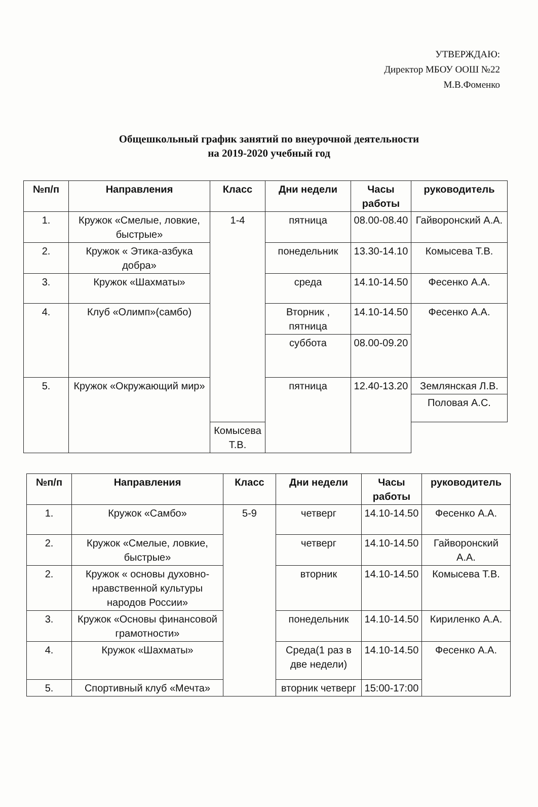УТВЕРЖДАЮ:
Директор МБОУ ООШ №22
М.В.Фоменко
Общешкольный график занятий по внеурочной деятельности
на 2019-2020 учебный год
| №п/п | Направления | Класс | Дни недели | Часы работы | руководитель |
| --- | --- | --- | --- | --- | --- |
| 1. | Кружок «Смелые, ловкие, быстрые» | 1-4 | пятница | 08.00-08.40 | Гайворонский А.А. |
| 2. | Кружок « Этика-азбука добра» | | понедельник | 13.30-14.10 | Комысева Т.В. |
| 3. | Кружок «Шахматы» | | среда | 14.10-14.50 | Фесенко А.А. |
| 4. | Клуб «Олимп»(самбо) | | Вторник , пятница | 14.10-14.50 | Фесенко А.А. |
| | | | суббота | 08.00-09.20 | |
| 5. | Кружок «Окружающий мир» | | пятница | 12.40-13.20 | Землянская Л.В. |
| | | | | | Половая А.С. |
| | | Комысева Т.В. | | | |
| №п/п | Направления | Класс | Дни недели | Часы работы | руководитель |
| --- | --- | --- | --- | --- | --- |
| 1. | Кружок «Самбо» | 5-9 | четверг | 14.10-14.50 | Фесенко А.А. |
| 2. | Кружок «Смелые, ловкие, быстрые» | | четверг | 14.10-14.50 | Гайворонский А.А. |
| 2. | Кружок « основы духовно-нравственной культуры народов России» | | вторник | 14.10-14.50 | Комысева Т.В. |
| 3. | Кружок «Основы финансовой грамотности» | | понедельник | 14.10-14.50 | Кириленко А.А. |
| 4. | Кружок «Шахматы» | | Среда(1 раз в две недели) | 14.10-14.50 | Фесенко А.А. |
| 5. | Спортивный клуб «Мечта» | | вторник четверг | 15:00-17:00 | |